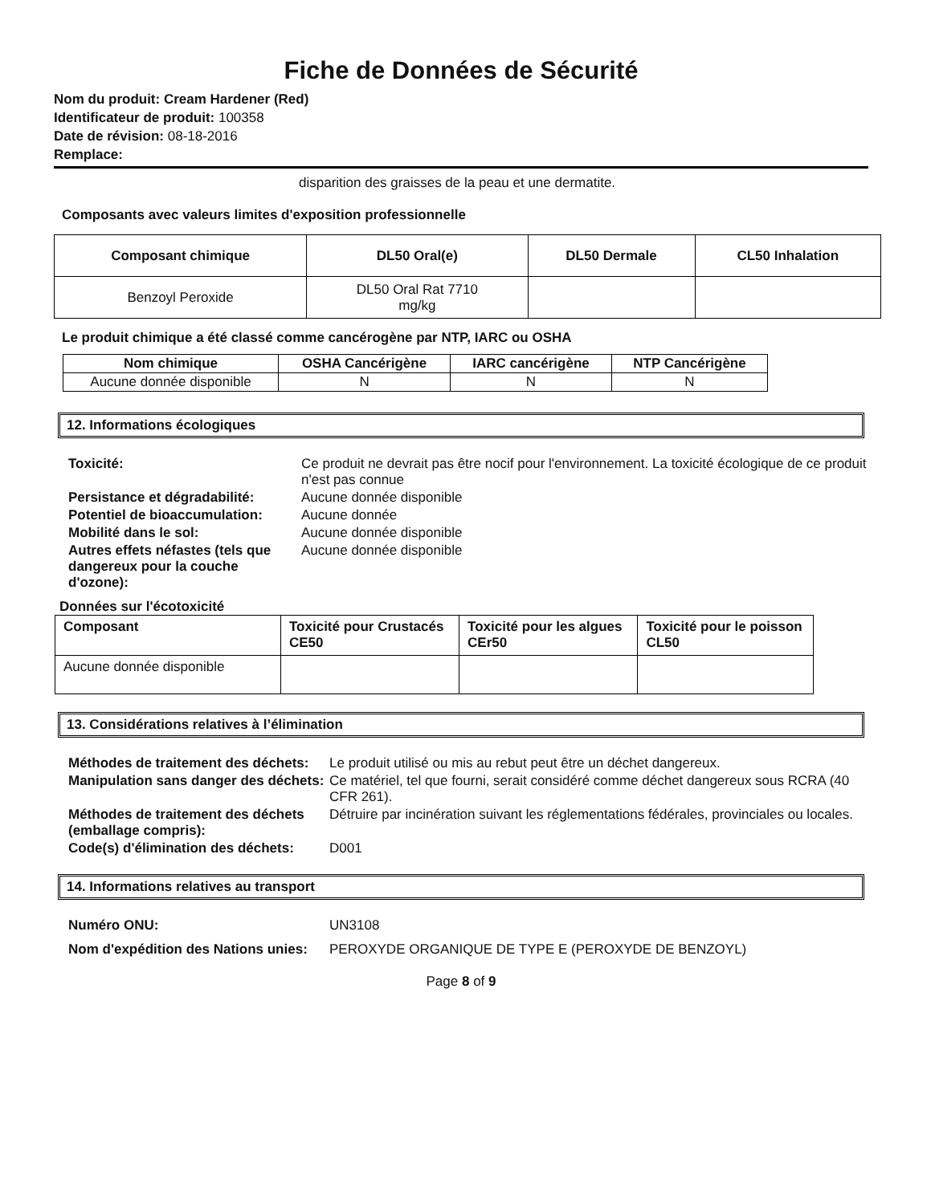Fiche de Données de Sécurité
Nom du produit: Cream Hardener (Red)
Identificateur de produit: 100358
Date de révision: 08-18-2016
Remplace:
disparition des graisses de la peau et une dermatite.
Composants avec valeurs limites d'exposition professionnelle
| Composant chimique | DL50 Oral(e) | DL50 Dermale | CL50 Inhalation |
| --- | --- | --- | --- |
| Benzoyl Peroxide | DL50 Oral Rat 7710 mg/kg | | |
Le produit chimique a été classé comme cancérogène par NTP, IARC ou OSHA
| Nom chimique | OSHA Cancérigène | IARC cancérigène | NTP Cancérigène |
| --- | --- | --- | --- |
| Aucune donnée disponible | N | N | N |
12. Informations écologiques
Toxicité: Ce produit ne devrait pas être nocif pour l'environnement. La toxicité écologique de ce produit n'est pas connue Persistance et dégradabilité: Aucune donnée disponible Potentiel de bioaccumulation: Aucune donnée Mobilité dans le sol: Aucune donnée disponible Autres effets néfastes (tels que dangereux pour la couche d'ozone): Aucune donnée disponible
Données sur l'écotoxicité
| Composant | Toxicité pour Crustacés CE50 | Toxicité pour les algues CEr50 | Toxicité pour le poisson CL50 |
| --- | --- | --- | --- |
| Aucune donnée disponible | | | |
13. Considérations relatives à l’élimination
Méthodes de traitement des déchets: Le produit utilisé ou mis au rebut peut être un déchet dangereux. Manipulation sans danger des déchets: Ce matériel, tel que fourni, serait considéré comme déchet dangereux sous RCRA (40 CFR 261). Méthodes de traitement des déchets (emballage compris): Détruire par incinération suivant les réglementations fédérales, provinciales ou locales. Code(s) d'élimination des déchets: D001
14. Informations relatives au transport
Numéro ONU: UN3108 Nom d'expédition des Nations unies: PEROXYDE ORGANIQUE DE TYPE E (PEROXYDE DE BENZOYL)
Page 8 of 9